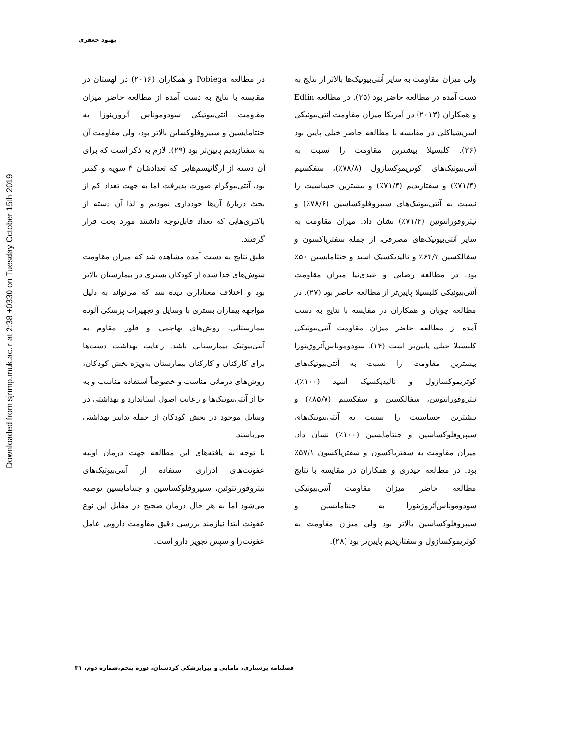Downloaded from sjnmp.muk.ac.ir at 2:38 +0330 on Tuesday October 15th 2019
بهبود جعفری
ولی میزان مقاومت به سایر آنتی‌بیوتیک‌ها بالاتر از نتایج به دست آمده در مطالعه حاضر بود (۲۵). در مطالعه Edlin و همکاران (۲۰۱۳) در آمریکا میزان مقاومت آنتی‌بیوتیکی اشریشیاکلی در مقایسه با مطالعه حاضر خیلی پایین بود (۲۶). کلبسیلا بیشترین مقاومت را نسبت به آنتی‌بیوتیک‌های کوتریموکسازول (۷۸/۸٪)، سفکسیم (۷۱/۴٪) و سفتازیدیم (۷۱/۴٪) و بیشترین حساسیت را نسبت به آنتی‌بیوتیک‌های سیپروفلوکساسین (۷۸/۶٪) و نیتروفورانتوئین (۷۱/۴٪) نشان داد. میزان مقاومت به سایر آنتی‌بیوتیک‌های مصرفی، از جمله سفتریاکسون و سفالکسین ۶۴/۳٪ و نالیدیکسیک اسید و جنتامایسین ۵۰٪ بود. در مطالعه رضایی و عبدی‌نیا میزان مقاومت آنتی‌بیوتیکی کلبسیلا پایین‌تر از مطالعه حاضر بود (۲۷). در مطالعه چوبان و همکاران در مقایسه با نتایج به دست آمده از مطالعه حاضر میزان مقاومت آنتی‌بیوتیکی کلبسیلا خیلی پایین‌تر است (۱۴). سودوموناس‌آئروژینوزا بیشترین مقاومت را نسبت به آنتی‌بیوتیک‌های کوتریموکسازول و نالیدیکسیک اسید (۱۰۰٪)، نیتروفورانتوئین، سفالکسین و سفکسیم (۸۵/۷٪) و بیشترین حساسیت را نسبت به آنتی‌بیوتیک‌های سیپروفلوکساسین و جنتامایسین (۱۰۰٪) نشان داد. میزان مقاومت به سفتریاکسون و سفتریاکسون ۵۷/۱٪ بود. در مطالعه حیدری و همکاران در مقایسه با نتایج مطالعه حاضر میزان مقاومت آنتی‌بیوتیکی سودوموناس‌آئروژینوزا به جنتامایسین و سیپروفلوکساسین بالاتر بود ولی میزان مقاومت به کوتریموکسازول و سفتازیدیم پایین‌تر بود (۲۸).
در مطالعه Pobiega و همکاران (۲۰۱۶) در لهستان در مقایسه با نتایج به دست آمده از مطالعه حاضر میزان مقاومت آنتی‌بیوتیکی سودوموناس آئروژینوزا به جنتامایسین و سیپروفلوکساین بالاتر بود، ولی مقاومت آن به سفتازیدیم پایین‌تر بود (۲۹). لازم به ذکر است که برای آن دسته از ارگانیسم‌هایی که تعدادشان ۳ سویه و کمتر بود، آنتی‌بیوگرام صورت پذیرفت اما به جهت تعداد کم از بحث دربارهٔ آن‌ها خودداری نمودیم و لذا آن دسته از باکتری‌هایی که تعداد قابل‌توجه داشتند مورد بحث قرار گرفتند.
طبق نتایج به دست آمده مشاهده شد که میزان مقاومت سوش‌های جدا شده از کودکان بستری در بیمارستان بالاتر بود و اختلاف معناداری دیده شد که می‌تواند به دلیل مواجهه بیماران بستری با وسایل و تجهیزات پزشکی آلوده بیمارستانی، روش‌های تهاجمی و فلور مقاوم به آنتی‌بیوتیک بیمارستانی باشد. رعایت بهداشت دست‌ها برای کارکنان و کارکنان بیمارستان به‌ویژه بخش کودکان، روش‌های درمانی مناسب و خصوصاً استفاده مناسب و به جا از آنتی‌بیوتیک‌ها و رعایت اصول استاندارد و بهداشتی در وسایل موجود در بخش کودکان از جمله تدابیر بهداشتی می‌باشند.
با توجه به یافته‌های این مطالعه جهت درمان اولیه عفونت‌های ادراری استفاده از آنتی‌بیوتیک‌های نیتروفورانتوئین، سیپروفلوکساسین و جنتامایسین توصیه می‌شود اما به هر حال درمان صحیح در مقابل این نوع عفونت ابتدا نیازمند بررسی دقیق مقاومت دارویی عامل عفونت‌زا و سپس تجویز دارو است.
فصلنامه پرستاری، مامایی و پیراپزشکی کردستان، دوره پنجم،شماره دوم، ۳۱